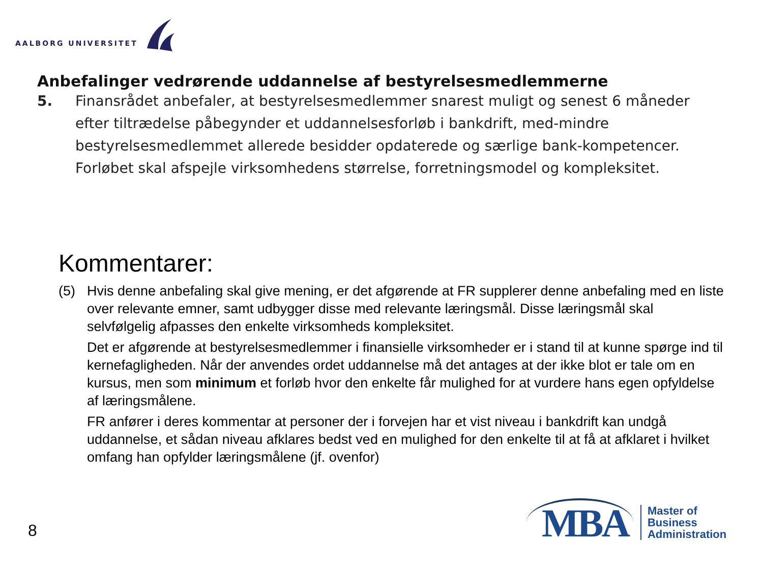AALBORG UNIVERSITET
Anbefalinger vedrørende uddannelse af bestyrelsesmedlemmerne
5. Finansrådet anbefaler, at bestyrelsesmedlemmer snarest muligt og senest 6 måneder efter tiltrædelse påbegynder et uddannelsesforløb i bankdrift, med-mindre bestyrelsesmedlemmet allerede besidder opdaterede og særlige bank-kompetencer. Forløbet skal afspejle virksomhedens størrelse, forretningsmodel og kompleksitet.
Kommentarer:
(5) Hvis denne anbefaling skal give mening, er det afgørende at FR supplerer denne anbefaling med en liste over relevante emner, samt udbygger disse med relevante læringsmål. Disse læringsmål skal selvfølgelig afpasses den enkelte virksomheds kompleksitet.
Det er afgørende at bestyrelsesmedlemmer i finansielle virksomheder er i stand til at kunne spørge ind til kernefagligheden. Når der anvendes ordet uddannelse må det antages at der ikke blot er tale om en kursus, men som minimum et forløb hvor den enkelte får mulighed for at vurdere hans egen opfyldelse af læringsmålene.
FR anfører i deres kommentar at personer der i forvejen har et vist niveau i bankdrift kan undgå uddannelse, et sådan niveau afklares bedst ved en mulighed for den enkelte til at få at afklaret i hvilket omfang han opfylder læringsmålene (jf. ovenfor)
8
MBA
Master of
Business
Administration